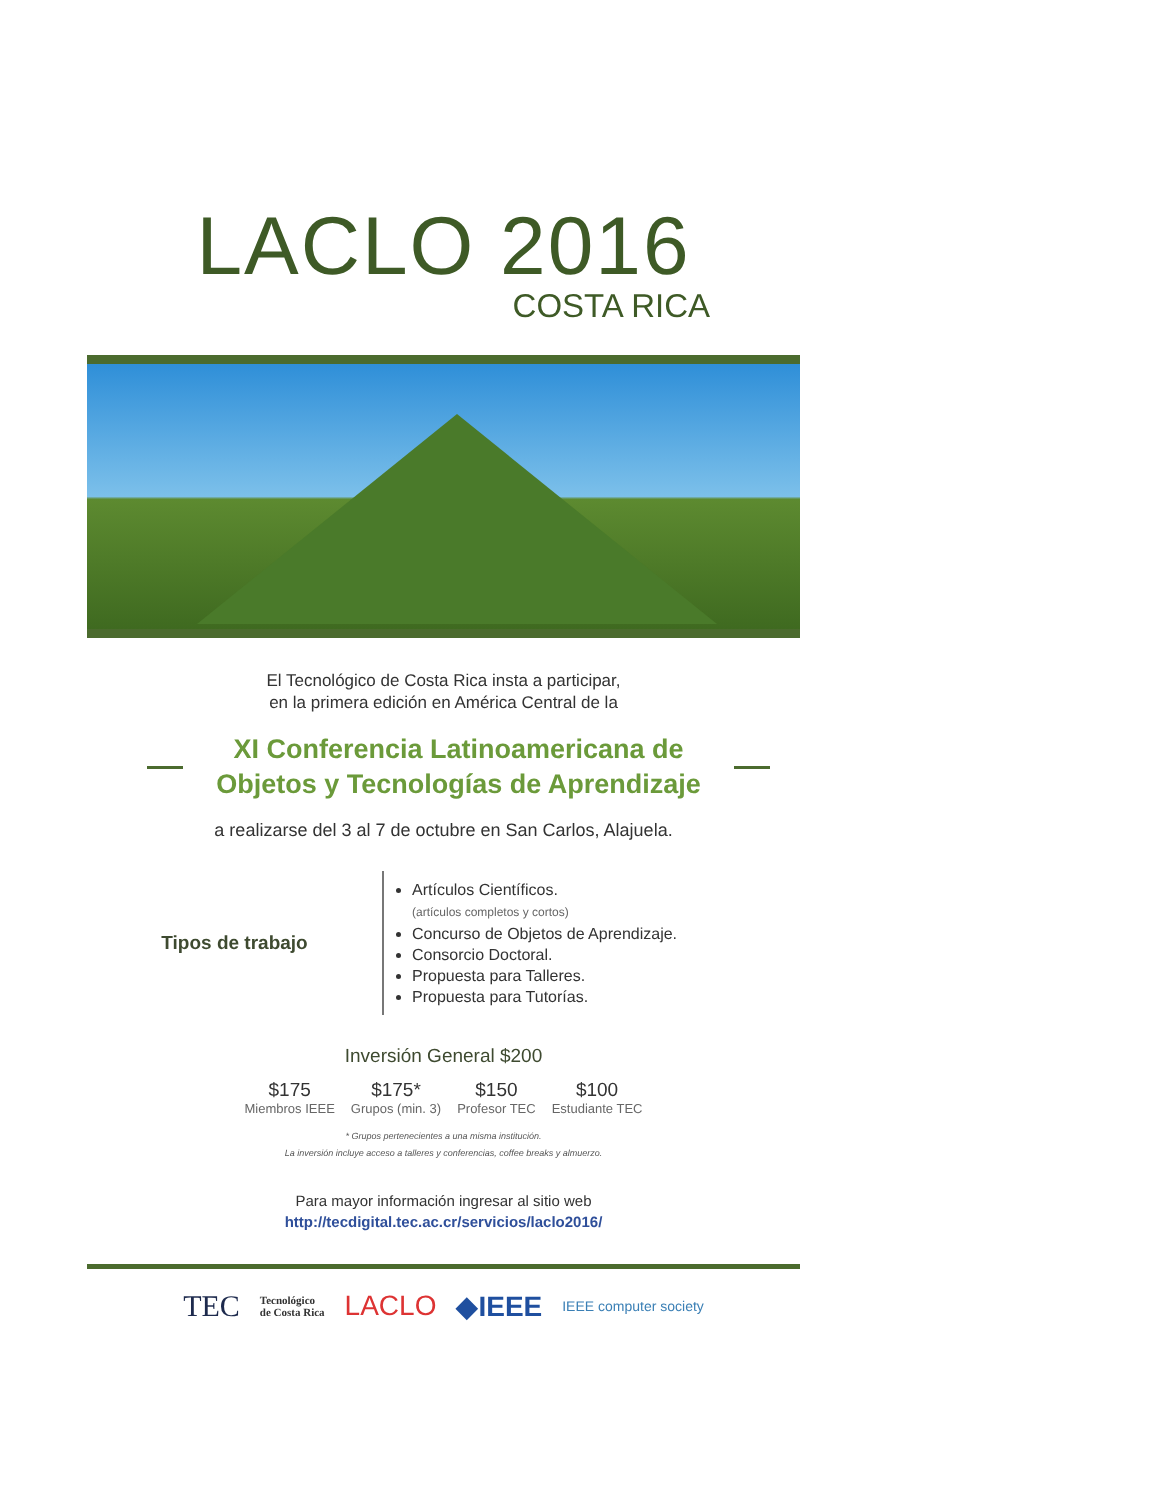LACLO 2016
COSTA RICA
El Tecnológico de Costa Rica insta a participar,
en la primera edición en América Central de la
XI Conferencia Latinoamericana de
Objetos y Tecnologías de Aprendizaje
a realizarse del 3 al 7 de octubre en San Carlos, Alajuela.
Tipos de trabajo
Artículos Científicos.
(artículos completos y cortos)
Concurso de Objetos de Aprendizaje.
Consorcio Doctoral.
Propuesta para Talleres.
Propuesta para Tutorías.
Inversión General $200
$175
Miembros IEEE
$175*
Grupos (min. 3)
$150
Profesor TEC
$100
Estudiante TEC
* Grupos pertenecientes a una misma institución.
La inversión incluye acceso a talleres y conferencias, coffee breaks y almuerzo.
Para mayor información ingresar al sitio web
http://tecdigital.tec.ac.cr/servicios/laclo2016/
TEC Tecnológico
de Costa Rica LACLO ◆IEEE IEEE computer society